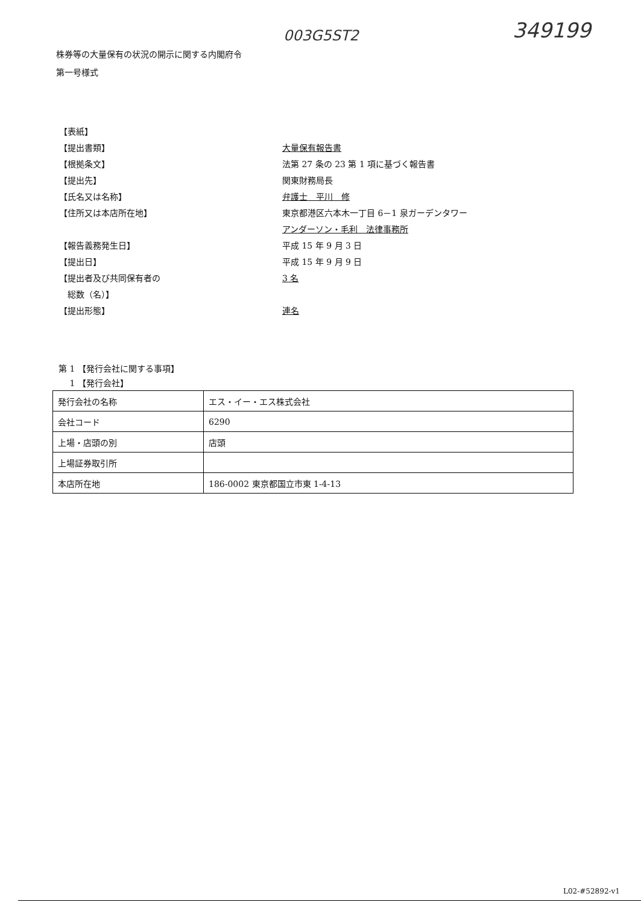003G5ST2 349199
株券等の大量保有の状況の開示に関する内閣府令
第一号様式
【表紙】
【提出書類】 大量保有報告書
【根拠条文】 法第 27 条の 23 第 1 項に基づく報告書
【提出先】 関東財務局長
【氏名又は名称】 弁護士　平川　修
【住所又は本店所在地】 東京都港区六本木一丁目 6－1 泉ガーデンタワー
アンダーソン・毛利　法律事務所
【報告義務発生日】 平成 15 年 9 月 3 日
【提出日】 平成 15 年 9 月 9 日
【提出者及び共同保有者の
3 名
　総数（名）】
【提出形態】 連名
第 1 【発行会社に関する事項】
　 1 【発行会社】
| 発行会社の名称 | エス・イー・エス株式会社 |
| 会社コード | 6290 |
| 上場・店頭の別 | 店頭 |
| 上場証券取引所 | |
| 本店所在地 | 186-0002 東京都国立市東 1-4-13 |
L02-#52892-v1